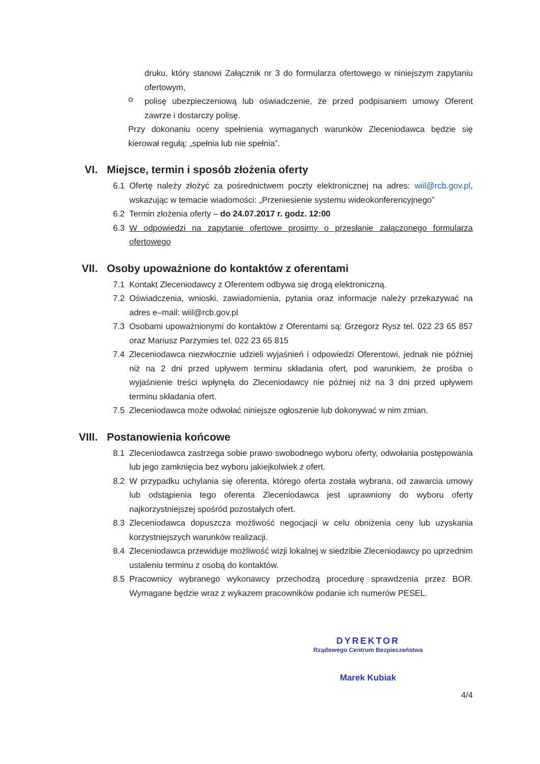druku, który stanowi Załącznik nr 3 do formularza ofertowego w niniejszym zapytaniu ofertowym,
o
polisę ubezpieczeniową lub oświadczenie, że przed podpisaniem umowy Oferent zawrze i dostarczy polisę.
Przy dokonaniu oceny spełnienia wymaganych warunków Zleceniodawca będzie się kierował regułą: „spełnia lub nie spełnia”.
VI. Miejsce, termin i sposób złożenia oferty
6.1
Ofertę należy złożyć za pośrednictwem poczty elektronicznej na adres: wiil@rcb.gov.pl, wskazując w temacie wiadomości: „Przeniesienie systemu wideokonferencyjnego”
6.2
Termin złożenia oferty – do 24.07.2017 r. godz. 12:00
6.3
W odpowiedzi na zapytanie ofertowe prosimy o przesłanie załączonego formularza ofertowego
VII. Osoby upoważnione do kontaktów z oferentami
7.1
Kontakt Zleceniodawcy z Oferentem odbywa się drogą elektroniczną.
7.2
Oświadczenia, wnioski, zawiadomienia, pytania oraz informacje należy przekazywać na adres e–mail: wiil@rcb.gov.pl
7.3
Osobami upoważnionymi do kontaktów z Oferentami są: Grzegorz Rysz tel. 022 23 65 857 oraz Mariusz Parzymies tel. 022 23 65 815
7.4
Zleceniodawca niezwłocznie udzieli wyjaśnień i odpowiedzi Oferentowi, jednak nie później niż na 2 dni przed upływem terminu składania ofert, pod warunkiem, że prośba o wyjaśnienie treści wpłynęła do Zleceniodawcy nie później niż na 3 dni przed upływem terminu składania ofert.
7.5
Zleceniodawca może odwołać niniejsze ogłoszenie lub dokonywać w nim zmian.
VIII. Postanowienia końcowe
8.1
Zleceniodawca zastrzega sobie prawo swobodnego wyboru oferty, odwołania postępowania lub jego zamknięcia bez wyboru jakiejkolwiek z ofert.
8.2
W przypadku uchylania się oferenta, którego oferta została wybrana, od zawarcia umowy lub odstąpienia tego oferenta Zleceniodawca jest uprawniony do wyboru oferty najkorzystniejszej spośród pozostałych ofert.
8.3
Zleceniodawca dopuszcza możliwość negocjacji w celu obniżenia ceny lub uzyskania korzystniejszych warunków realizacji.
8.4
Zleceniodawca przewiduje możliwość wizji lokalnej w siedzibie Zleceniodawcy po uprzednim ustaleniu terminu z osobą do kontaktów.
8.5
Pracownicy wybranego wykonawcy przechodzą procedurę sprawdzenia przez BOR. Wymagane będzie wraz z wykazem pracowników podanie ich numerów PESEL.
DYREKTOR
Rządowego Centrum Bezpieczeństwa
Marek Kubiak
4/4